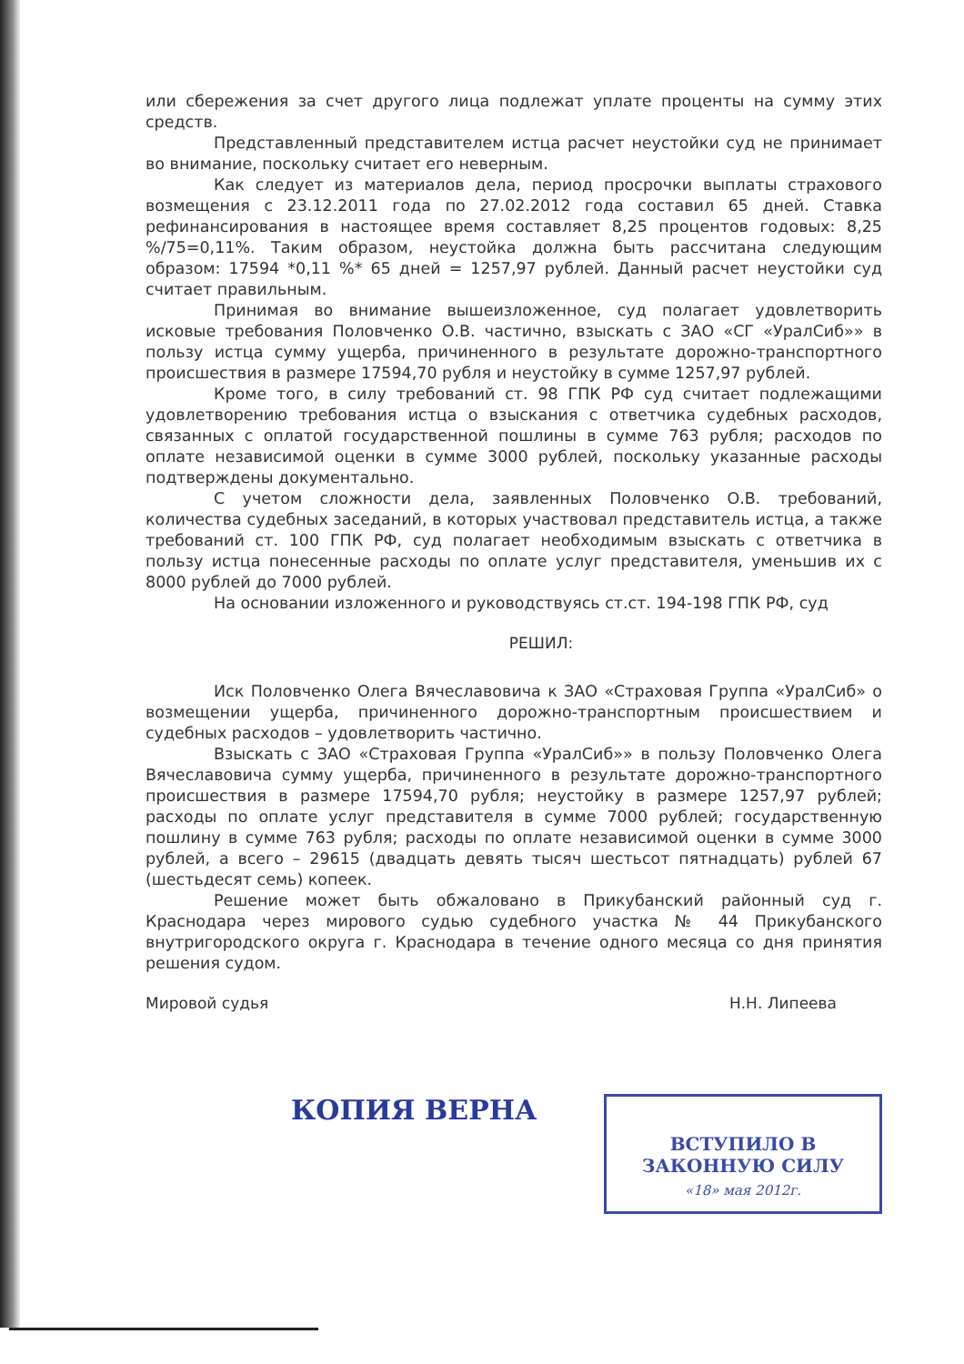или сбережения за счет другого лица подлежат уплате проценты на сумму этих средств.
Представленный представителем истца расчет неустойки суд не принимает во внимание, поскольку считает его неверным.
Как следует из материалов дела, период просрочки выплаты страхового возмещения с 23.12.2011 года по 27.02.2012 года составил 65 дней. Ставка рефинансирования в настоящее время составляет 8,25 процентов годовых: 8,25 %/75=0,11%. Таким образом, неустойка должна быть рассчитана следующим образом: 17594 *0,11 %* 65 дней = 1257,97 рублей. Данный расчет неустойки суд считает правильным.
Принимая во внимание вышеизложенное, суд полагает удовлетворить исковые требования Половченко О.В. частично, взыскать с ЗАО «СГ «УралСиб»» в пользу истца сумму ущерба, причиненного в результате дорожно-транспортного происшествия в размере 17594,70 рубля и неустойку в сумме 1257,97 рублей.
Кроме того, в силу требований ст. 98 ГПК РФ суд считает подлежащими удовлетворению требования истца о взыскания с ответчика судебных расходов, связанных с оплатой государственной пошлины в сумме 763 рубля; расходов по оплате независимой оценки в сумме 3000 рублей, поскольку указанные расходы подтверждены документально.
С учетом сложности дела, заявленных Половченко О.В. требований, количества судебных заседаний, в которых участвовал представитель истца, а также требований ст. 100 ГПК РФ, суд полагает необходимым взыскать с ответчика в пользу истца понесенные расходы по оплате услуг представителя, уменьшив их с 8000 рублей до 7000 рублей.
На основании изложенного и руководствуясь ст.ст. 194-198 ГПК РФ, суд
РЕШИЛ:
Иск Половченко Олега Вячеславовича к ЗАО «Страховая Группа «УралСиб» о возмещении ущерба, причиненного дорожно-транспортным происшествием и судебных расходов – удовлетворить частично.
Взыскать с ЗАО «Страховая Группа «УралСиб»» в пользу Половченко Олега Вячеславовича сумму ущерба, причиненного в результате дорожно-транспортного происшествия в размере 17594,70 рубля; неустойку в размере 1257,97 рублей; расходы по оплате услуг представителя в сумме 7000 рублей; государственную пошлину в сумме 763 рубля; расходы по оплате независимой оценки в сумме 3000 рублей, а всего – 29615 (двадцать девять тысяч шестьсот пятнадцать) рублей 67 (шестьдесят семь) копеек.
Решение может быть обжаловано в Прикубанский районный суд г. Краснодара через мирового судью судебного участка № 44 Прикубанского внутригородского округа г. Краснодара в течение одного месяца со дня принятия решения судом.
Мировой судья Н.Н. Липеева
КОПИЯ ВЕРНА
ВСТУПИЛО В ЗАКОННУЮ СИЛУ
«18» мая 2012г.